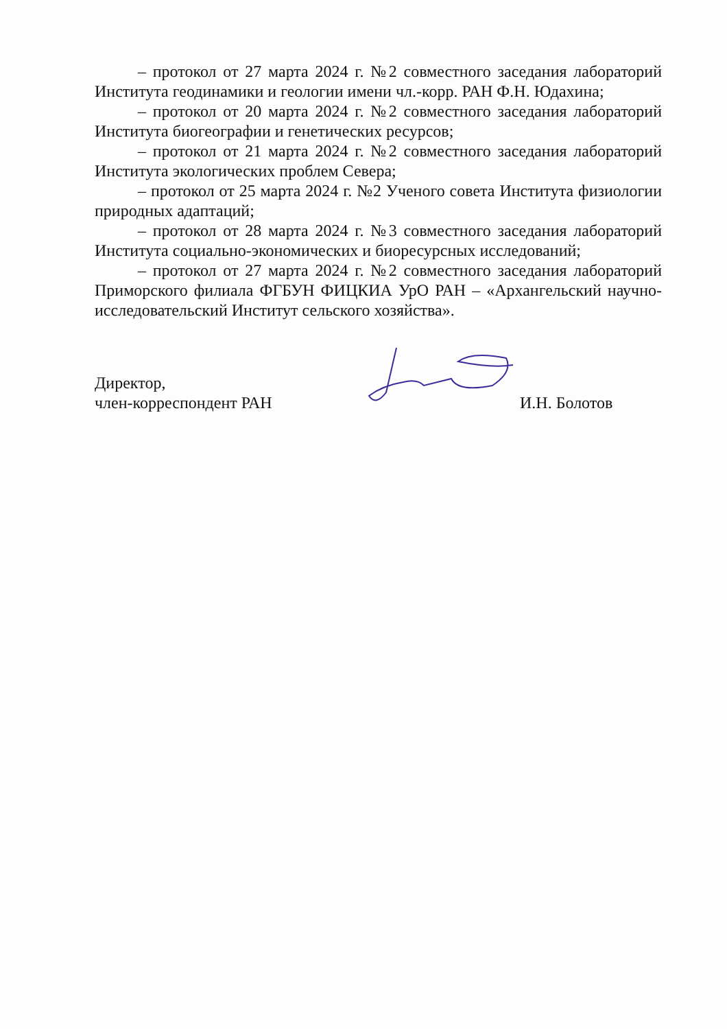– протокол от 27 марта 2024 г. №2 совместного заседания лабораторий Института геодинамики и геологии имени чл.-корр. РАН Ф.Н. Юдахина;
– протокол от 20 марта 2024 г. №2 совместного заседания лабораторий Института биогеографии и генетических ресурсов;
– протокол от 21 марта 2024 г. №2 совместного заседания лабораторий Института экологических проблем Севера;
– протокол от 25 марта 2024 г. №2 Ученого совета Института физиологии природных адаптаций;
– протокол от 28 марта 2024 г. №3 совместного заседания лабораторий Института социально-экономических и биоресурсных исследований;
– протокол от 27 марта 2024 г. №2 совместного заседания лабораторий Приморского филиала ФГБУН ФИЦКИА УрО РАН – «Архангельский научно-исследовательский Институт сельского хозяйства».
Директор,
член-корреспондент РАН
И.Н. Болотов